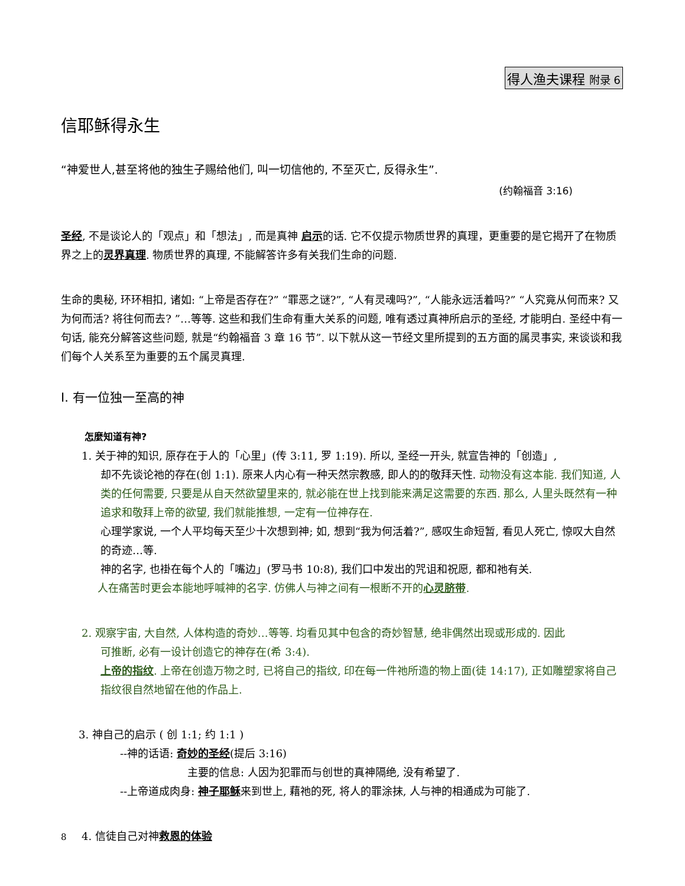得人渔夫课程 附录 6
信耶稣得永生
“神爱世人,甚至将他的独生子赐给他们, 叫一切信他的, 不至灭亡, 反得永生”.
(约翰福音 3:16)
圣经, 不是谈论人的「观点」和「想法」, 而是真神 启示的话. 它不仅提示物质世界的真理，更重要的是它揭开了在物质界之上的灵界真理. 物质世界的真理, 不能解答许多有关我们生命的问题.
生命的奥秘, 环环相扣, 诸如: “上帝是否存在?” “罪恶之谜?”, “人有灵魂吗?”, “人能永远活着吗?” “人究竟从何而来? 又为何而活? 将往何而去? ”…等等. 这些和我们生命有重大关系的问题, 唯有透过真神所启示的圣经, 才能明白. 圣经中有一句话, 能充分解答这些问题, 就是“约翰福音 3 章 16 节”. 以下就从这一节经文里所提到的五方面的属灵事实, 来谈谈和我们每个人关系至为重要的五个属灵真理.
I. 有一位独一至高的神
怎麼知道有神?
1. 关于神的知识, 原存在于人的「心里」(传 3:11, 罗 1:19). 所以, 圣经一开头, 就宣告神的「创造」,
却不先谈论祂的存在(创 1:1). 原来人内心有一种天然宗教感, 即人的的敬拜天性. 动物没有这本能. 我们知道, 人类的任何需要, 只要是从自天然欲望里来的, 就必能在世上找到能来满足这需要的东西. 那么, 人里头既然有一种追求和敬拜上帝的欲望, 我们就能推想, 一定有一位神存在.
心理学家说, 一个人平均每天至少十次想到神; 如, 想到“我为何活着?”, 感叹生命短暂, 看见人死亡, 惊叹大自然的奇迹…等.
神的名字, 也褂在每个人的「嘴边」(罗马书 10:8), 我们口中发出的咒诅和祝愿, 都和祂有关.
人在痛苦时更会本能地呼喊神的名字. 仿佛人与神之间有一根断不开的心灵脐带.
2. 观察宇宙, 大自然, 人体构造的奇妙…等等. 均看见其中包含的奇妙智慧, 绝非偶然出现或形成的. 因此
可推断, 必有一设计创造它的神存在(希 3:4).
上帝的指纹. 上帝在创造万物之时, 已将自己的指纹, 印在每一件祂所造的物上面(徒 14:17), 正如雕塑家将自己指纹很自然地留在他的作品上.
3. 神自己的启示 ( 创 1:1; 约 1:1 )
--神的话语: 奇妙的圣经(提后 3:16)
主要的信息: 人因为犯罪而与创世的真神隔绝, 没有希望了.
--上帝道成肉身: 神子耶稣来到世上, 藉祂的死, 将人的罪涂抹, 人与神的相通成为可能了.
4. 信徒自己对神救恩的体验
8